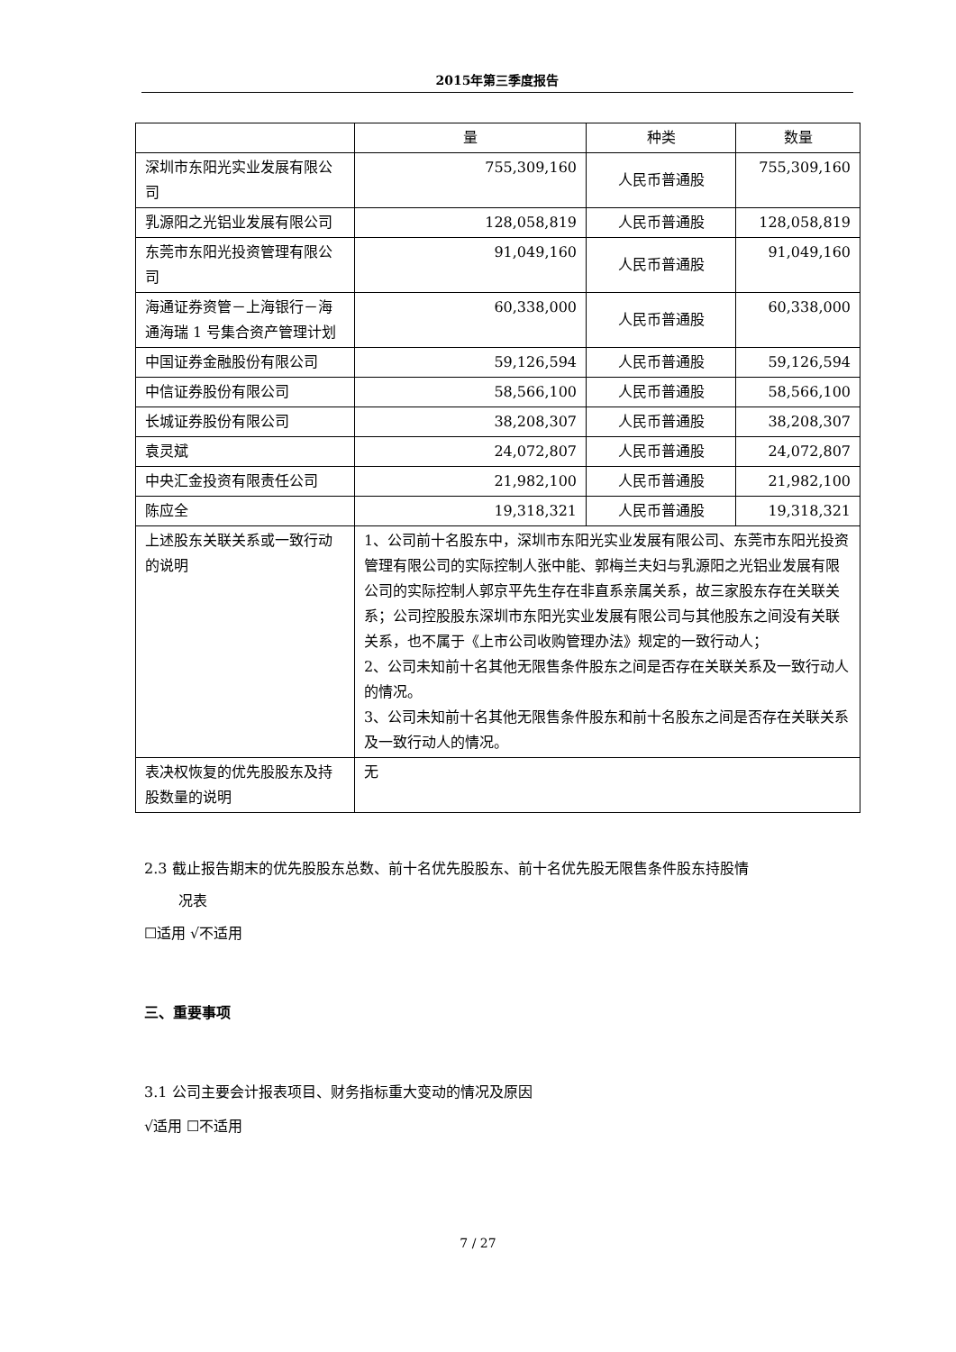2015年第三季度报告
| | 量 | 种类 | 数量 |
| 深圳市东阳光实业发展有限公司 | 755,309,160 | 人民币普通股 | 755,309,160 |
| 乳源阳之光铝业发展有限公司 | 128,058,819 | 人民币普通股 | 128,058,819 |
| 东莞市东阳光投资管理有限公司 | 91,049,160 | 人民币普通股 | 91,049,160 |
| 海通证券资管－上海银行－海通海瑞 1 号集合资产管理计划 | 60,338,000 | 人民币普通股 | 60,338,000 |
| 中国证券金融股份有限公司 | 59,126,594 | 人民币普通股 | 59,126,594 |
| 中信证券股份有限公司 | 58,566,100 | 人民币普通股 | 58,566,100 |
| 长城证券股份有限公司 | 38,208,307 | 人民币普通股 | 38,208,307 |
| 袁灵斌 | 24,072,807 | 人民币普通股 | 24,072,807 |
| 中央汇金投资有限责任公司 | 21,982,100 | 人民币普通股 | 21,982,100 |
| 陈应全 | 19,318,321 | 人民币普通股 | 19,318,321 |
| 上述股东关联关系或一致行动的说明 | 1、公司前十名股东中，深圳市东阳光实业发展有限公司、东莞市东阳光投资管理有限公司的实际控制人张中能、郭梅兰夫妇与乳源阳之光铝业发展有限公司的实际控制人郭京平先生存在非直系亲属关系，故三家股东存在关联关系；公司控股股东深圳市东阳光实业发展有限公司与其他股东之间没有关联关系，也不属于《上市公司收购管理办法》规定的一致行动人； 2、公司未知前十名其他无限售条件股东之间是否存在关联关系及一致行动人的情况。 3、公司未知前十名其他无限售条件股东和前十名股东之间是否存在关联关系及一致行动人的情况。 | | |
| 表决权恢复的优先股股东及持股数量的说明 | 无 | | |
2.3 截止报告期末的优先股股东总数、前十名优先股股东、前十名优先股无限售条件股东持股情
况表
☐适用 √不适用
三、重要事项
3.1 公司主要会计报表项目、财务指标重大变动的情况及原因
√适用 ☐不适用
7 / 27